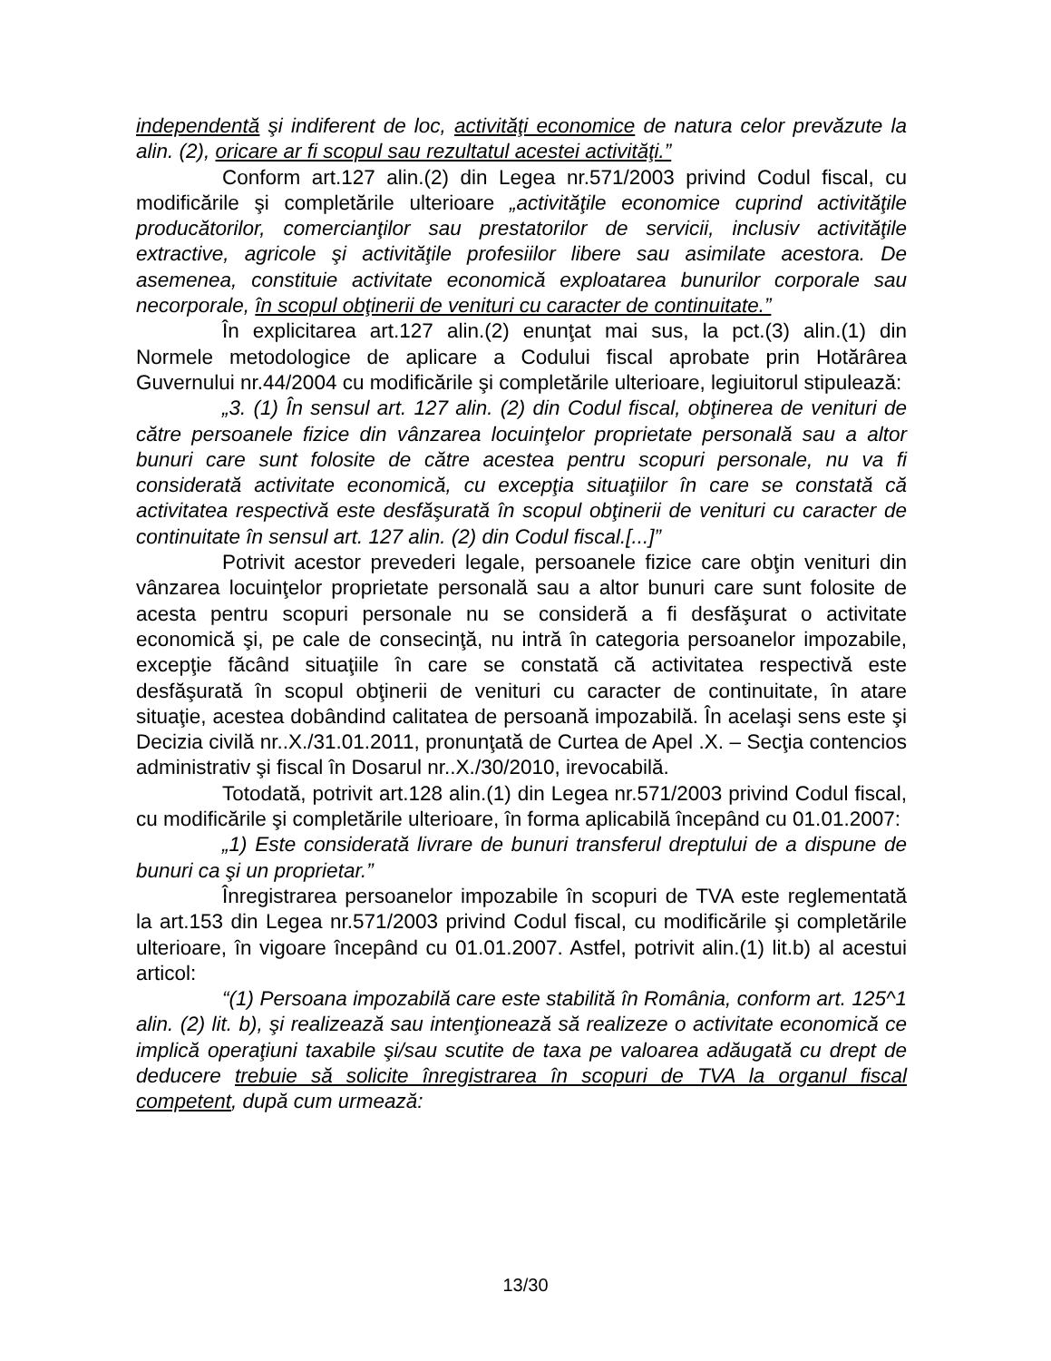independentă şi indiferent de loc, activităţi economice de natura celor prevăzute la alin. (2), oricare ar fi scopul sau rezultatul acestei activităţi.”
Conform art.127 alin.(2) din Legea nr.571/2003 privind Codul fiscal, cu modificările şi completările ulterioare „activităţile economice cuprind activităţile producătorilor, comercianţilor sau prestatorilor de servicii, inclusiv activităţile extractive, agricole şi activităţile profesiilor libere sau asimilate acestora. De asemenea, constituie activitate economică exploatarea bunurilor corporale sau necorporale, în scopul obţinerii de venituri cu caracter de continuitate.”
În explicitarea art.127 alin.(2) enunţat mai sus, la pct.(3) alin.(1) din Normele metodologice de aplicare a Codului fiscal aprobate prin Hotărârea Guvernului nr.44/2004 cu modificările şi completările ulterioare, legiuitorul stipulează:
„3. (1) În sensul art. 127 alin. (2) din Codul fiscal, obţinerea de venituri de către persoanele fizice din vânzarea locuinţelor proprietate personală sau a altor bunuri care sunt folosite de către acestea pentru scopuri personale, nu va fi considerată activitate economică, cu excepţia situaţiilor în care se constată că activitatea respectivă este desfăşurată în scopul obţinerii de venituri cu caracter de continuitate în sensul art. 127 alin. (2) din Codul fiscal.[...]”
Potrivit acestor prevederi legale, persoanele fizice care obţin venituri din vânzarea locuinţelor proprietate personală sau a altor bunuri care sunt folosite de acesta pentru scopuri personale nu se consideră a fi desfăşurat o activitate economică şi, pe cale de consecinţă, nu intră în categoria persoanelor impozabile, excepţie făcând situaţiile în care se constată că activitatea respectivă este desfăşurată în scopul obţinerii de venituri cu caracter de continuitate, în atare situaţie, acestea dobândind calitatea de persoană impozabilă. În acelaşi sens este şi Decizia civilă nr..X./31.01.2011, pronunţată de Curtea de Apel .X. – Secţia contencios administrativ şi fiscal în Dosarul nr..X./30/2010, irevocabilă.
Totodată, potrivit art.128 alin.(1) din Legea nr.571/2003 privind Codul fiscal, cu modificările şi completările ulterioare, în forma aplicabilă începând cu 01.01.2007:
„1) Este considerată livrare de bunuri transferul dreptului de a dispune de bunuri ca şi un proprietar.”
Înregistrarea persoanelor impozabile în scopuri de TVA este reglementată la art.153 din Legea nr.571/2003 privind Codul fiscal, cu modificările şi completările ulterioare, în vigoare începând cu 01.01.2007. Astfel, potrivit alin.(1) lit.b) al acestui articol:
“(1) Persoana impozabilă care este stabilită în România, conform art. 125^1 alin. (2) lit. b), şi realizează sau intenţionează să realizeze o activitate economică ce implică operaţiuni taxabile şi/sau scutite de taxa pe valoarea adăugată cu drept de deducere trebuie să solicite înregistrarea în scopuri de TVA la organul fiscal competent, după cum urmează:
13/30